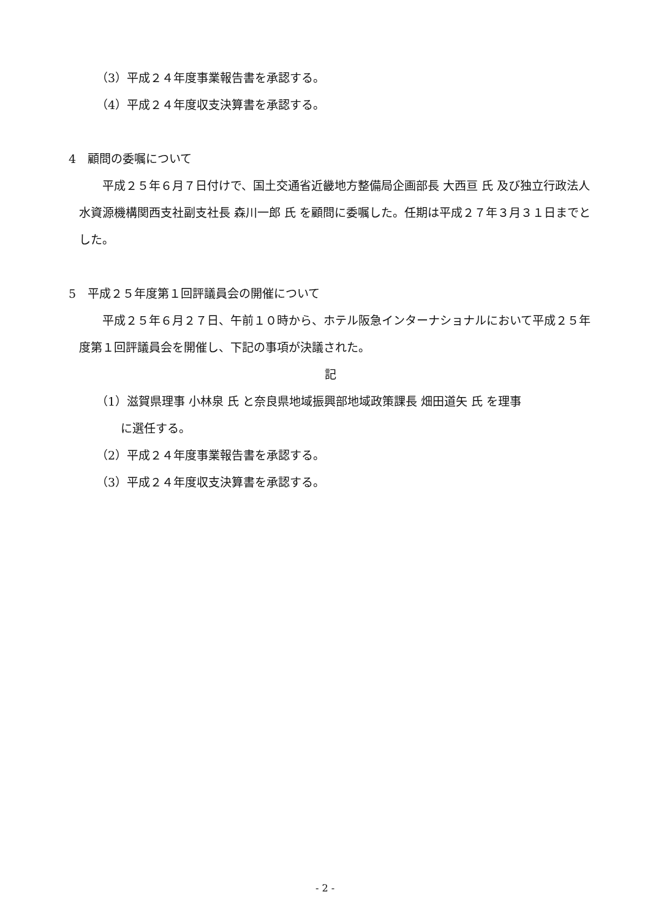（3）平成２４年度事業報告書を承認する。
（4）平成２４年度収支決算書を承認する。
4　顧問の委嘱について
平成２５年６月７日付けで、国土交通省近畿地方整備局企画部長 大西亘 氏 及び独立行政法人水資源機構関西支社副支社長 森川一郎 氏 を顧問に委嘱した。任期は平成２７年３月３１日までとした。
5　平成２５年度第１回評議員会の開催について
平成２５年６月２７日、午前１０時から、ホテル阪急インターナショナルにおいて平成２５年度第１回評議員会を開催し、下記の事項が決議された。
記
（1）滋賀県理事 小林泉 氏 と奈良県地域振興部地域政策課長 畑田道矢 氏 を理事
に選任する。
（2）平成２４年度事業報告書を承認する。
（3）平成２４年度収支決算書を承認する。
- 2 -